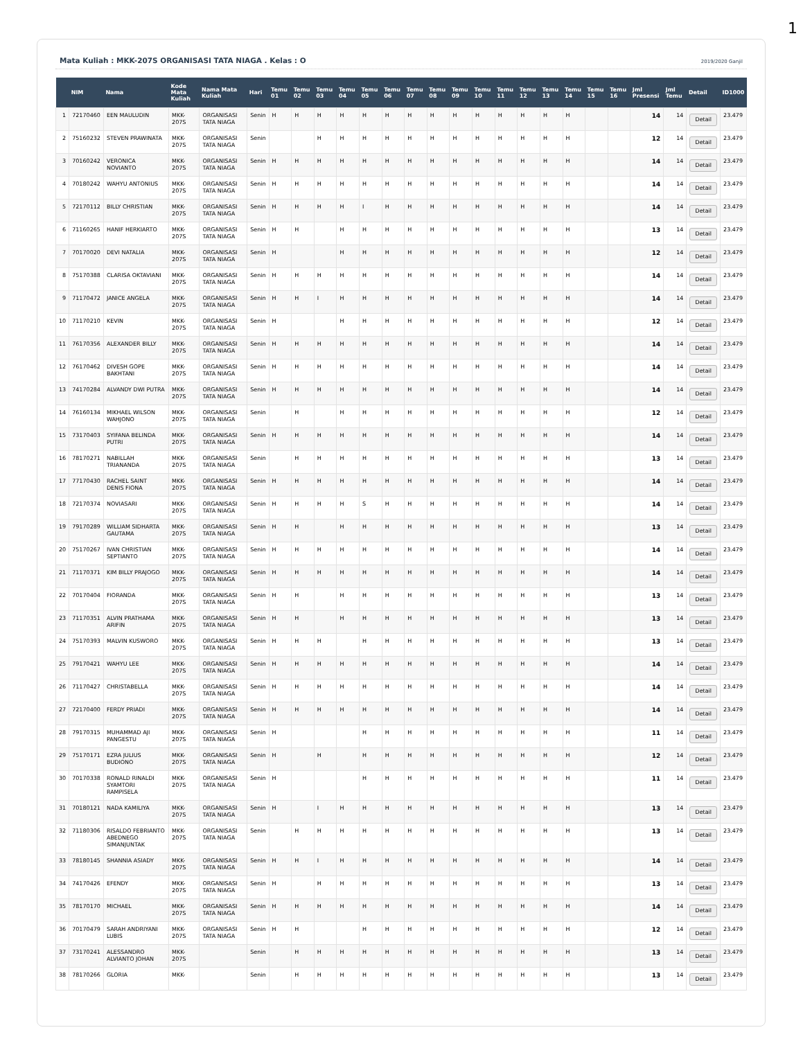1
Mata Kuliah : MKK-207S ORGANISASI TATA NIAGA . Kelas : O 2019/2020 Ganjil
| | NIM | Nama | Kode Mata Kuliah | Nama Mata Kuliah | Hari | Temu 01 | Temu 02 | Temu 03 | Temu 04 | Temu 05 | Temu 06 | Temu 07 | Temu 08 | Temu 09 | Temu 10 | Temu 11 | Temu 12 | Temu 13 | Temu 14 | Temu 15 | Temu 16 | Jml Presensi | Jml Temu | Detail | ID1000 |
| --- | --- | --- | --- | --- | --- | --- | --- | --- | --- | --- | --- | --- | --- | --- | --- | --- | --- | --- | --- | --- | --- | --- | --- | --- | --- |
| 1 | 72170460 | EEN MAULUDIN | MKK-207S | ORGANISASI TATA NIAGA | Senin | H | H | H | H | H | H | H | H | H | H | H | H | H | H | | | 14 | 14 | Detail | 23.479 |
| 2 | 75160232 | STEVEN PRAWINATA | MKK-207S | ORGANISASI TATA NIAGA | Senin | | | H | H | H | H | H | H | H | H | H | H | H | H | | | 12 | 14 | Detail | 23.479 |
| 3 | 70160242 | VERONICA NOVIANTO | MKK-207S | ORGANISASI TATA NIAGA | Senin | H | H | H | H | H | H | H | H | H | H | H | H | H | H | | | 14 | 14 | Detail | 23.479 |
| 4 | 70180242 | WAHYU ANTONIUS | MKK-207S | ORGANISASI TATA NIAGA | Senin | H | H | H | H | H | H | H | H | H | H | H | H | H | H | | | 14 | 14 | Detail | 23.479 |
| 5 | 72170112 | BILLY CHRISTIAN | MKK-207S | ORGANISASI TATA NIAGA | Senin | H | H | H | H | I | H | H | H | H | H | H | H | H | H | | | 14 | 14 | Detail | 23.479 |
| 6 | 71160265 | HANIF HERKIARTO | MKK-207S | ORGANISASI TATA NIAGA | Senin | H | H | | H | H | H | H | H | H | H | H | H | H | H | | | 13 | 14 | Detail | 23.479 |
| 7 | 70170020 | DEVI NATALIA | MKK-207S | ORGANISASI TATA NIAGA | Senin | H | | | H | H | H | H | H | H | H | H | H | H | H | | | 12 | 14 | Detail | 23.479 |
| 8 | 75170388 | CLARISA OKTAVIANI | MKK-207S | ORGANISASI TATA NIAGA | Senin | H | H | H | H | H | H | H | H | H | H | H | H | H | H | | | 14 | 14 | Detail | 23.479 |
| 9 | 71170472 | JANICE ANGELA | MKK-207S | ORGANISASI TATA NIAGA | Senin | H | H | I | H | H | H | H | H | H | H | H | H | H | H | | | 14 | 14 | Detail | 23.479 |
| 10 | 71170210 | KEVIN | MKK-207S | ORGANISASI TATA NIAGA | Senin | H | | | H | H | H | H | H | H | H | H | H | H | H | | | 12 | 14 | Detail | 23.479 |
| 11 | 76170356 | ALEXANDER BILLY | MKK-207S | ORGANISASI TATA NIAGA | Senin | H | H | H | H | H | H | H | H | H | H | H | H | H | H | | | 14 | 14 | Detail | 23.479 |
| 12 | 76170462 | DIVESH GOPE BAKHTANI | MKK-207S | ORGANISASI TATA NIAGA | Senin | H | H | H | H | H | H | H | H | H | H | H | H | H | H | | | 14 | 14 | Detail | 23.479 |
| 13 | 74170284 | ALVANDY DWI PUTRA | MKK-207S | ORGANISASI TATA NIAGA | Senin | H | H | H | H | H | H | H | H | H | H | H | H | H | H | | | 14 | 14 | Detail | 23.479 |
| 14 | 76160134 | MIKHAEL WILSON WAHJONO | MKK-207S | ORGANISASI TATA NIAGA | Senin | | H | | H | H | H | H | H | H | H | H | H | H | H | | | 12 | 14 | Detail | 23.479 |
| 15 | 73170403 | SYIFANA BELINDA PUTRI | MKK-207S | ORGANISASI TATA NIAGA | Senin | H | H | H | H | H | H | H | H | H | H | H | H | H | H | | | 14 | 14 | Detail | 23.479 |
| 16 | 78170271 | NABILLAH TRIANANDA | MKK-207S | ORGANISASI TATA NIAGA | Senin | | H | H | H | H | H | H | H | H | H | H | H | H | H | | | 13 | 14 | Detail | 23.479 |
| 17 | 77170430 | RACHEL SAINT DENIS FIONA | MKK-207S | ORGANISASI TATA NIAGA | Senin | H | H | H | H | H | H | H | H | H | H | H | H | H | H | | | 14 | 14 | Detail | 23.479 |
| 18 | 72170374 | NOVIASARI | MKK-207S | ORGANISASI TATA NIAGA | Senin | H | H | H | H | S | H | H | H | H | H | H | H | H | H | | | 14 | 14 | Detail | 23.479 |
| 19 | 79170289 | WILLIAM SIDHARTA GAUTAMA | MKK-207S | ORGANISASI TATA NIAGA | Senin | H | H | | H | H | H | H | H | H | H | H | H | H | H | | | 13 | 14 | Detail | 23.479 |
| 20 | 75170267 | IVAN CHRISTIAN SEPTIANTO | MKK-207S | ORGANISASI TATA NIAGA | Senin | H | H | H | H | H | H | H | H | H | H | H | H | H | H | | | 14 | 14 | Detail | 23.479 |
| 21 | 71170371 | KIM BILLY PRAJOGO | MKK-207S | ORGANISASI TATA NIAGA | Senin | H | H | H | H | H | H | H | H | H | H | H | H | H | H | | | 14 | 14 | Detail | 23.479 |
| 22 | 70170404 | FIORANDA | MKK-207S | ORGANISASI TATA NIAGA | Senin | H | H | | H | H | H | H | H | H | H | H | H | H | H | | | 13 | 14 | Detail | 23.479 |
| 23 | 71170351 | ALVIN PRATHAMA ARIFIN | MKK-207S | ORGANISASI TATA NIAGA | Senin | H | H | | H | H | H | H | H | H | H | H | H | H | H | | | 13 | 14 | Detail | 23.479 |
| 24 | 75170393 | MALVIN KUSWORO | MKK-207S | ORGANISASI TATA NIAGA | Senin | H | H | H | | H | H | H | H | H | H | H | H | H | H | | | 13 | 14 | Detail | 23.479 |
| 25 | 79170421 | WAHYU LEE | MKK-207S | ORGANISASI TATA NIAGA | Senin | H | H | H | H | H | H | H | H | H | H | H | H | H | H | | | 14 | 14 | Detail | 23.479 |
| 26 | 71170427 | CHRISTABELLA | MKK-207S | ORGANISASI TATA NIAGA | Senin | H | H | H | H | H | H | H | H | H | H | H | H | H | H | | | 14 | 14 | Detail | 23.479 |
| 27 | 72170400 | FERDY PRIADI | MKK-207S | ORGANISASI TATA NIAGA | Senin | H | H | H | H | H | H | H | H | H | H | H | H | H | H | | | 14 | 14 | Detail | 23.479 |
| 28 | 79170315 | MUHAMMAD AJI PANGESTU | MKK-207S | ORGANISASI TATA NIAGA | Senin | H | | | | H | H | H | H | H | H | H | H | H | H | | | 11 | 14 | Detail | 23.479 |
| 29 | 75170171 | EZRA JULIUS BUDIONO | MKK-207S | ORGANISASI TATA NIAGA | Senin | H | | H | | H | H | H | H | H | H | H | H | H | H | | | 12 | 14 | Detail | 23.479 |
| 30 | 70170338 | RONALD RINALDI SYAMTORI RAMPISELA | MKK-207S | ORGANISASI TATA NIAGA | Senin | H | | | | H | H | H | H | H | H | H | H | H | H | | | 11 | 14 | Detail | 23.479 |
| 31 | 70180121 | NADA KAMILIYA | MKK-207S | ORGANISASI TATA NIAGA | Senin | H | | I | H | H | H | H | H | H | H | H | H | H | H | | | 13 | 14 | Detail | 23.479 |
| 32 | 71180306 | RISALDO FEBRIANTO ABEDNEGO SIMANJUNTAK | MKK-207S | ORGANISASI TATA NIAGA | Senin | | H | H | H | H | H | H | H | H | H | H | H | H | H | | | 13 | 14 | Detail | 23.479 |
| 33 | 78180145 | SHANNIA ASIADY | MKK-207S | ORGANISASI TATA NIAGA | Senin | H | H | I | H | H | H | H | H | H | H | H | H | H | H | | | 14 | 14 | Detail | 23.479 |
| 34 | 74170426 | EFENDY | MKK-207S | ORGANISASI TATA NIAGA | Senin | H | | H | H | H | H | H | H | H | H | H | H | H | H | | | 13 | 14 | Detail | 23.479 |
| 35 | 78170170 | MICHAEL | MKK-207S | ORGANISASI TATA NIAGA | Senin | H | H | H | H | H | H | H | H | H | H | H | H | H | H | | | 14 | 14 | Detail | 23.479 |
| 36 | 70170479 | SARAH ANDRIYANI LUBIS | MKK-207S | ORGANISASI TATA NIAGA | Senin | H | H | | | H | H | H | H | H | H | H | H | H | H | | | 12 | 14 | Detail | 23.479 |
| 37 | 73170241 | ALESSANDRO ALVIANTO JOHAN | MKK-207S | | Senin | | H | H | H | H | H | H | H | H | H | H | H | H | H | | | 13 | 14 | Detail | 23.479 |
| 38 | 78170266 | GLORIA | MKK- | | Senin | | H | H | H | H | H | H | H | H | H | H | H | H | H | | | 13 | 14 | Detail | 23.479 |